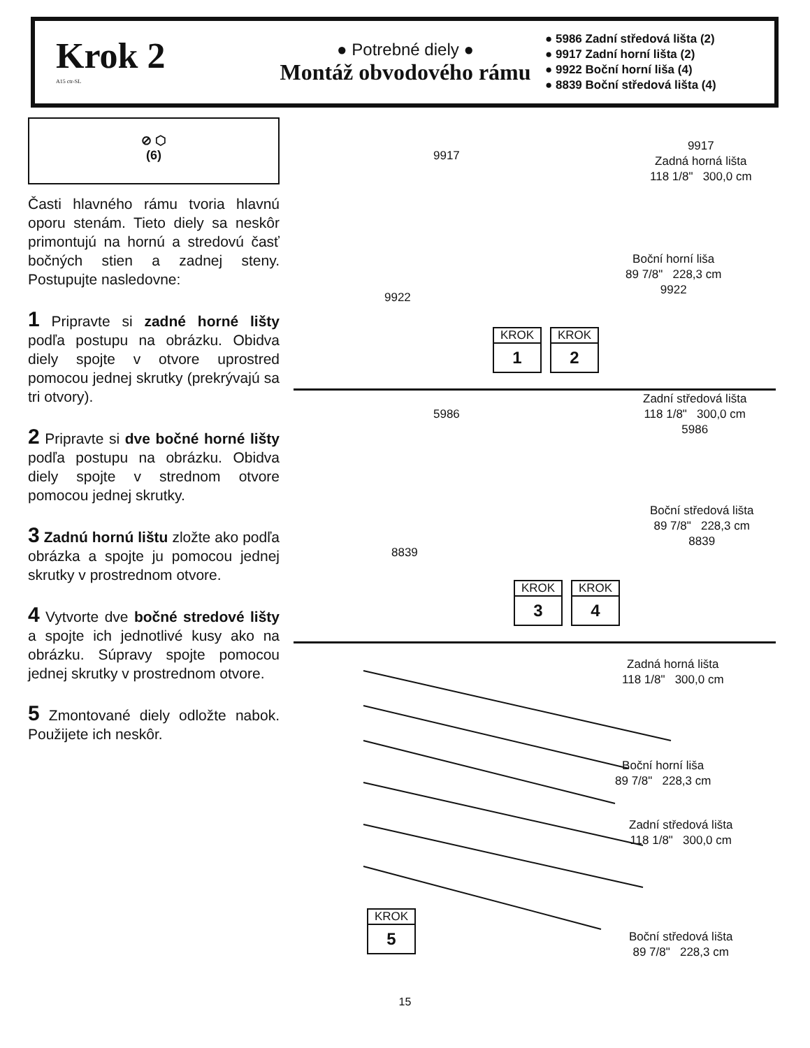Krok 2
A15 ctr-SL
● Potrebné diely ●
Montáž obvodového rámu
● 5986 Zadní středová lišta (2)
● 9917 Zadní horní lišta (2)
● 9922 Boční horní liša (4)
● 8839 Boční středová lišta (4)
⊘ ⬡
(6)
Časti hlavného rámu tvoria hlavnú oporu stenám. Tieto diely sa neskôr primontujú na hornú a stredovú časť bočných stien a zadnej steny. Postupujte nasledovne:
1 Pripravte si zadné horné lišty podľa postupu na obrázku. Obidva diely spojte v otvore uprostred pomocou jednej skrutky (prekrývajú sa tri otvory).
2 Pripravte si dve bočné horné lišty podľa postupu na obrázku. Obidva diely spojte v strednom otvore pomocou jednej skrutky.
3 Zadnú hornú lištu zložte ako podľa obrázka a spojte ju pomocou jednej skrutky v prostrednom otvore.
4 Vytvorte dve bočné stredové lišty a spojte ich jednotlivé kusy ako na obrázku. Súpravy spojte pomocou jednej skrutky v prostrednom otvore.
5 Zmontované diely odložte nabok. Použijete ich neskôr.
9917
9917
Zadná horná lišta
118 1/8" 300,0 cm
9922
Boční horní liša
89 7/8" 228,3 cm
9922
KROK
1
KROK
2
5986
Zadní středová lišta
118 1/8" 300,0 cm
5986
8839
Boční středová lišta
89 7/8" 228,3 cm
8839
KROK
3
KROK
4
Zadná horná lišta
118 1/8" 300,0 cm
Boční horní liša
89 7/8" 228,3 cm
Zadní středová lišta
118 1/8" 300,0 cm
Boční středová lišta
89 7/8" 228,3 cm
KROK
5
15